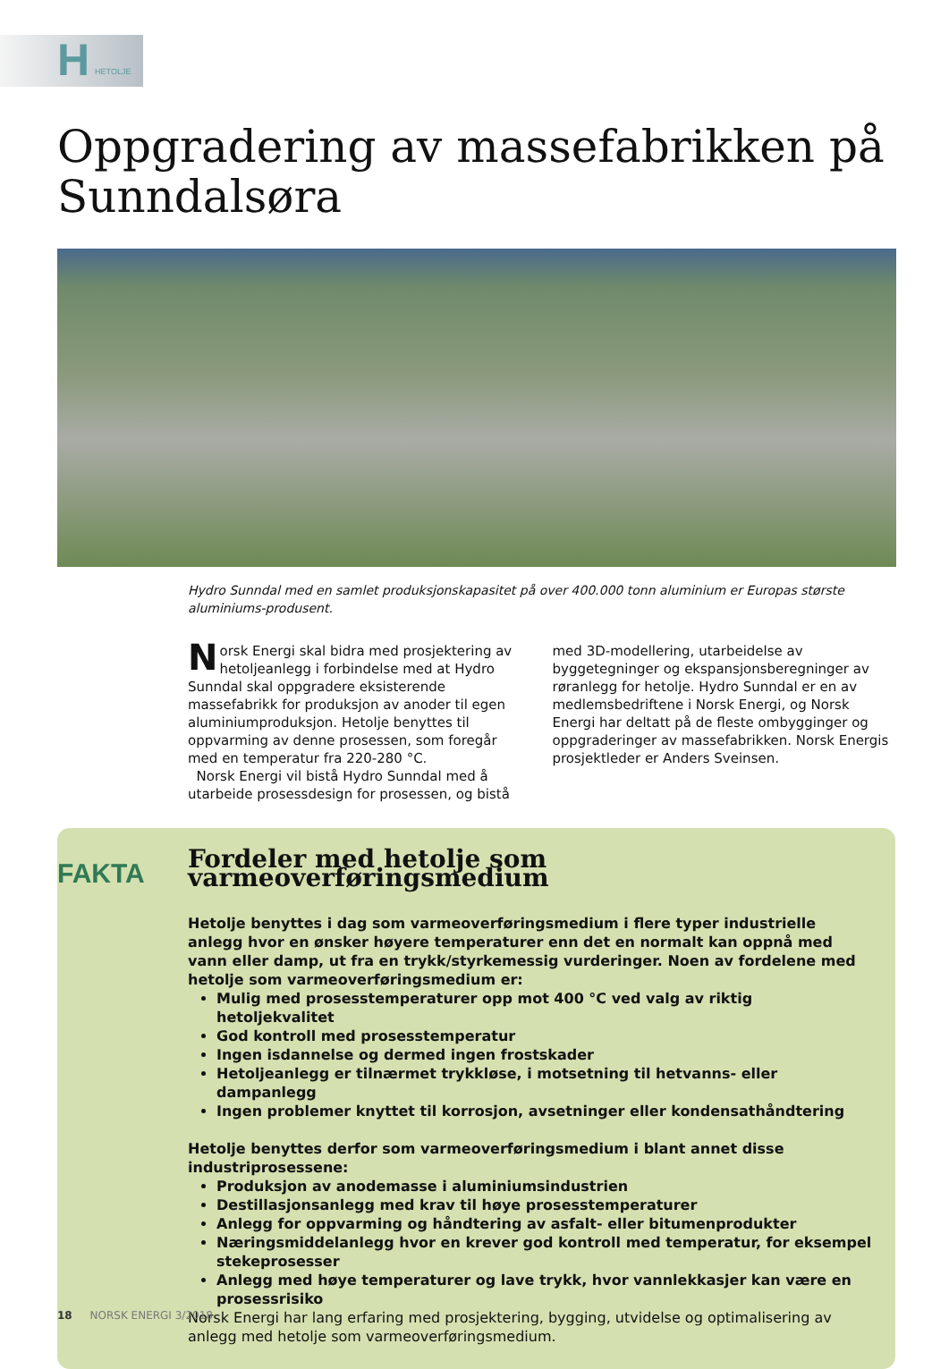H HETOLJE
Oppgradering av massefabrikken på Sunndalsøra
Hydro Sunndal med en samlet produksjonskapasitet på over 400.000 tonn aluminium er Europas største aluminiums-produsent.
Norsk Energi skal bidra med prosjektering av hetoljeanlegg i forbindelse med at Hydro Sunndal skal oppgradere eksisterende massefabrikk for produksjon av anoder til egen aluminiumproduksjon. Hetolje benyttes til oppvarming av denne prosessen, som foregår med en temperatur fra 220-280 °C.
Norsk Energi vil bistå Hydro Sunndal med å utarbeide prosessdesign for prosessen, og bistå med 3D-modellering, utarbeidelse av byggetegninger og ekspansjonsberegninger av røranlegg for hetolje. Hydro Sunndal er en av medlemsbedriftene i Norsk Energi, og Norsk Energi har deltatt på de fleste ombygginger og oppgraderinger av massefabrikken. Norsk Energis prosjektleder er Anders Sveinsen.
FAKTA
Fordeler med hetolje som varmeoverføringsmedium
Hetolje benyttes i dag som varmeoverføringsmedium i flere typer industrielle anlegg hvor en ønsker høyere temperaturer enn det en normalt kan oppnå med vann eller damp, ut fra en trykk/styrkemessig vurderinger. Noen av fordelene med hetolje som varmeoverføringsmedium er:
Mulig med prosesstemperaturer opp mot 400 °C ved valg av riktig hetoljekvalitet
God kontroll med prosesstemperatur
Ingen isdannelse og dermed ingen frostskader
Hetoljeanlegg er tilnærmet trykkløse, i motsetning til hetvanns- eller dampanlegg
Ingen problemer knyttet til korrosjon, avsetninger eller kondensathåndtering
Hetolje benyttes derfor som varmeoverføringsmedium i blant annet disse industriprosessene:
Produksjon av anodemasse i aluminiumsindustrien
Destillasjonsanlegg med krav til høye prosesstemperaturer
Anlegg for oppvarming og håndtering av asfalt- eller bitumenprodukter
Næringsmiddelanlegg hvor en krever god kontroll med temperatur, for eksempel stekeprosesser
Anlegg med høye temperaturer og lave trykk, hvor vannlekkasjer kan være en prosessrisiko
Norsk Energi har lang erfaring med prosjektering, bygging, utvidelse og optimalisering av anlegg med hetolje som varmeoverføringsmedium.
18 NORSK ENERGI 3/2018